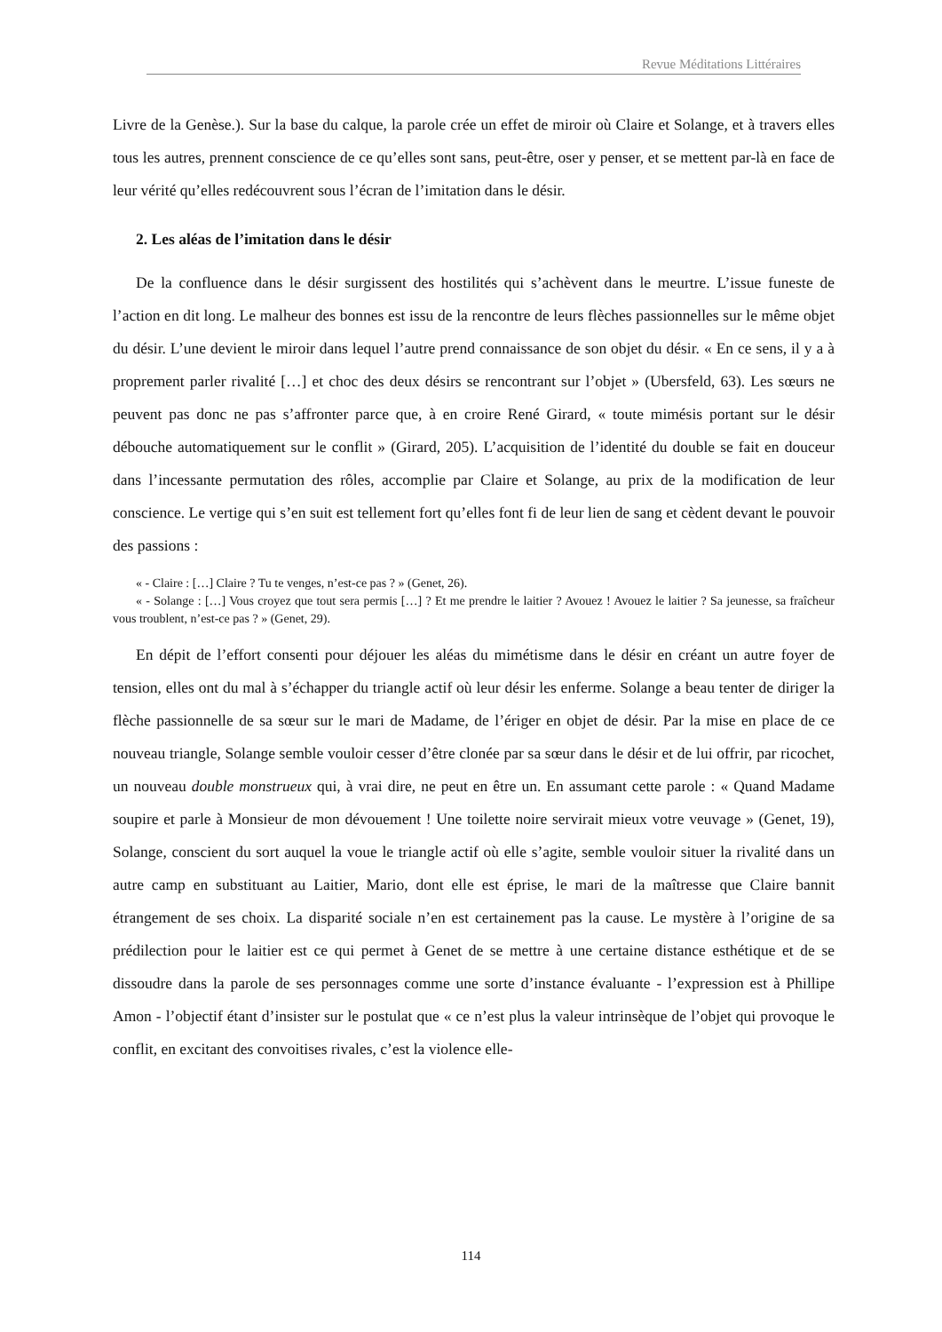Revue Méditations Littéraires
Livre de la Genèse.). Sur la base du calque, la parole crée un effet de miroir où Claire et Solange, et à travers elles tous les autres, prennent conscience de ce qu’elles sont sans, peut-être, oser y penser, et se mettent par-là en face de leur vérité qu’elles redécouvrent sous l’écran de l’imitation dans le désir.
2. Les aléas de l’imitation dans le désir
De la confluence dans le désir surgissent des hostilités qui s’achèvent dans le meurtre. L’issue funeste de l’action en dit long. Le malheur des bonnes est issu de la rencontre de leurs flèches passionnelles sur le même objet du désir. L’une devient le miroir dans lequel l’autre prend connaissance de son objet du désir. « En ce sens, il y a à proprement parler rivalité […] et choc des deux désirs se rencontrant sur l’objet » (Ubersfeld, 63). Les sœurs ne peuvent pas donc ne pas s’affronter parce que, à en croire René Girard, « toute mimésis portant sur le désir débouche automatiquement sur le conflit » (Girard, 205). L’acquisition de l’identité du double se fait en douceur dans l’incessante permutation des rôles, accomplie par Claire et Solange, au prix de la modification de leur conscience. Le vertige qui s’en suit est tellement fort qu’elles font fi de leur lien de sang et cèdent devant le pouvoir des passions :
« - Claire : […] Claire ? Tu te venges, n’est-ce pas ? » (Genet, 26).
« - Solange : […] Vous croyez que tout sera permis […] ? Et me prendre le laitier ? Avouez ! Avouez le laitier ? Sa jeunesse, sa fraîcheur vous troublent, n’est-ce pas ? » (Genet, 29).
En dépit de l’effort consenti pour déjouer les aléas du mimétisme dans le désir en créant un autre foyer de tension, elles ont du mal à s’échapper du triangle actif où leur désir les enferme. Solange a beau tenter de diriger la flèche passionnelle de sa sœur sur le mari de Madame, de l’ériger en objet de désir. Par la mise en place de ce nouveau triangle, Solange semble vouloir cesser d’être clonée par sa sœur dans le désir et de lui offrir, par ricochet, un nouveau double monstrueux qui, à vrai dire, ne peut en être un. En assumant cette parole : « Quand Madame soupire et parle à Monsieur de mon dévouement ! Une toilette noire servirait mieux votre veuvage » (Genet, 19), Solange, conscient du sort auquel la voue le triangle actif où elle s’agite, semble vouloir situer la rivalité dans un autre camp en substituant au Laitier, Mario, dont elle est éprise, le mari de la maîtresse que Claire bannit étrangement de ses choix. La disparité sociale n’en est certainement pas la cause. Le mystère à l’origine de sa prédilection pour le laitier est ce qui permet à Genet de se mettre à une certaine distance esthétique et de se dissoudre dans la parole de ses personnages comme une sorte d’instance évaluante - l’expression est à Phillipe Amon - l’objectif étant d’insister sur le postulat que « ce n’est plus la valeur intrinsèque de l’objet qui provoque le conflit, en excitant des convoitises rivales, c’est la violence elle-
114